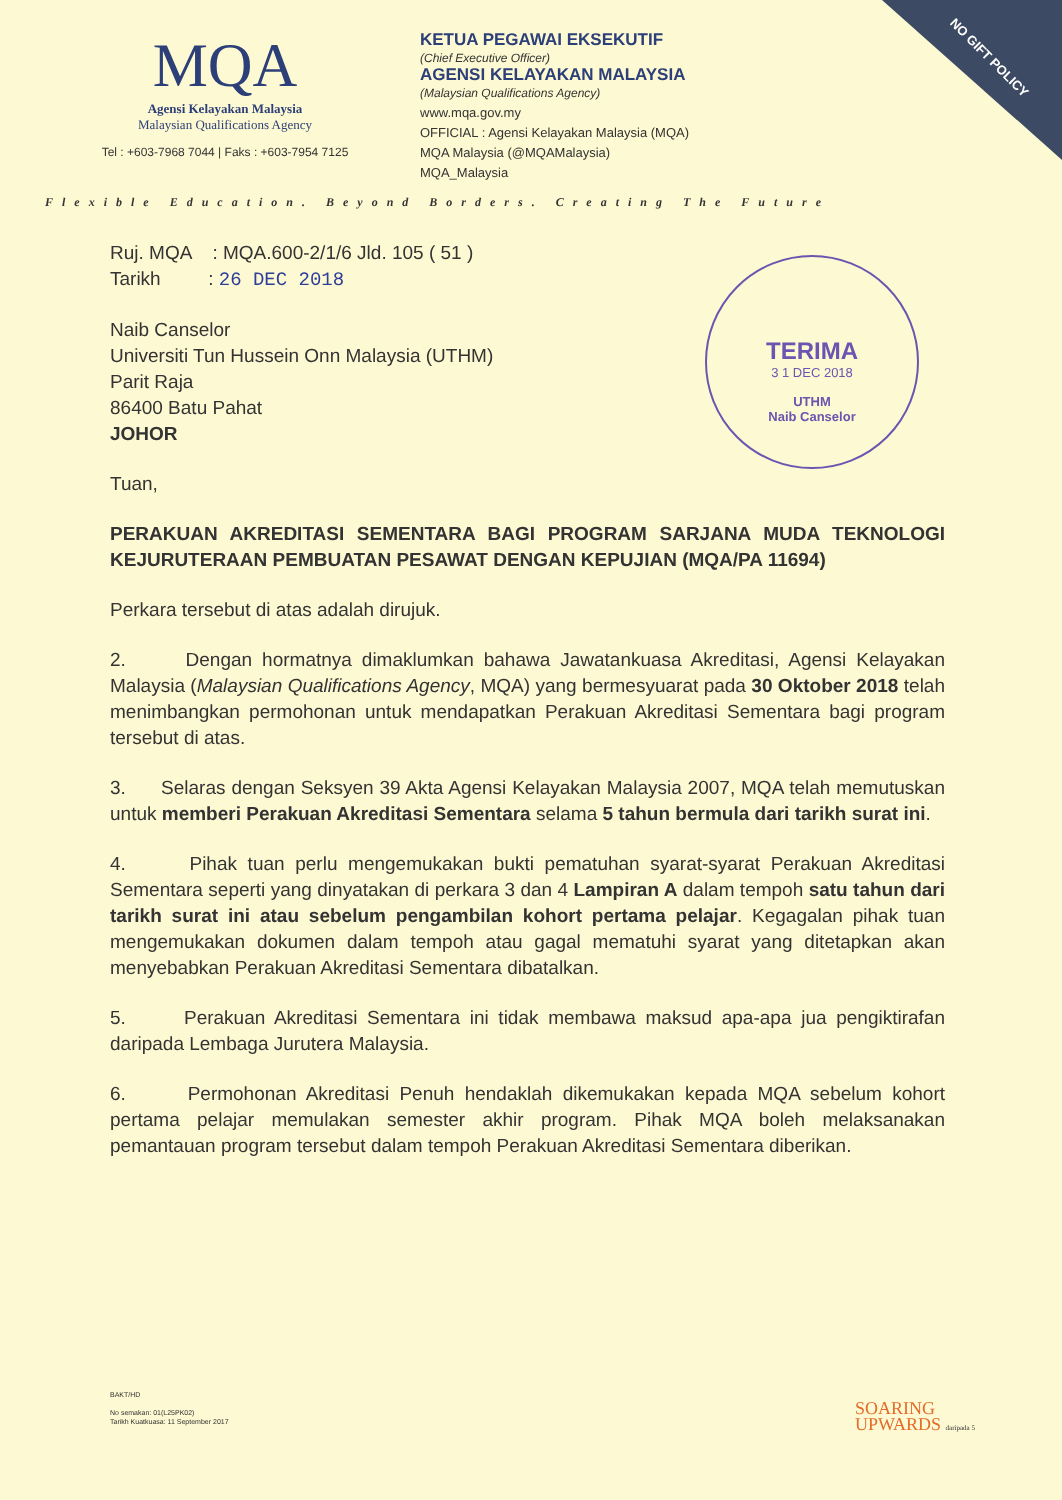NO GIFT POLICY
MQA
Agensi Kelayakan Malaysia
Malaysian Qualifications Agency
Tel : +603-7968 7044 | Faks : +603-7954 7125
KETUA PEGAWAI EKSEKUTIF
(Chief Executive Officer)
AGENSI KELAYAKAN MALAYSIA
(Malaysian Qualifications Agency)
www.mqa.gov.my
OFFICIAL : Agensi Kelayakan Malaysia (MQA)
MQA Malaysia (@MQAMalaysia)
MQA_Malaysia
Flexible Education. Beyond Borders. Creating The Future
TERIMA
3 1 DEC 2018
UTHM
Naib Canselor
Ruj. MQA : MQA.600-2/1/6 Jld. 105 ( 51 )
Tarikh : 26 DEC 2018
Naib Canselor
Universiti Tun Hussein Onn Malaysia (UTHM)
Parit Raja
86400 Batu Pahat
JOHOR
Tuan,
PERAKUAN AKREDITASI SEMENTARA BAGI PROGRAM SARJANA MUDA TEKNOLOGI KEJURUTERAAN PEMBUATAN PESAWAT DENGAN KEPUJIAN (MQA/PA 11694)
Perkara tersebut di atas adalah dirujuk.
2. Dengan hormatnya dimaklumkan bahawa Jawatankuasa Akreditasi, Agensi Kelayakan Malaysia (Malaysian Qualifications Agency, MQA) yang bermesyuarat pada 30 Oktober 2018 telah menimbangkan permohonan untuk mendapatkan Perakuan Akreditasi Sementara bagi program tersebut di atas.
3. Selaras dengan Seksyen 39 Akta Agensi Kelayakan Malaysia 2007, MQA telah memutuskan untuk memberi Perakuan Akreditasi Sementara selama 5 tahun bermula dari tarikh surat ini.
4. Pihak tuan perlu mengemukakan bukti pematuhan syarat-syarat Perakuan Akreditasi Sementara seperti yang dinyatakan di perkara 3 dan 4 Lampiran A dalam tempoh satu tahun dari tarikh surat ini atau sebelum pengambilan kohort pertama pelajar. Kegagalan pihak tuan mengemukakan dokumen dalam tempoh atau gagal mematuhi syarat yang ditetapkan akan menyebabkan Perakuan Akreditasi Sementara dibatalkan.
5. Perakuan Akreditasi Sementara ini tidak membawa maksud apa-apa jua pengiktirafan daripada Lembaga Jurutera Malaysia.
6. Permohonan Akreditasi Penuh hendaklah dikemukakan kepada MQA sebelum kohort pertama pelajar memulakan semester akhir program. Pihak MQA boleh melaksanakan pemantauan program tersebut dalam tempoh Perakuan Akreditasi Sementara diberikan.
BAKT/HD
No semakan: 01(L25PK02)
Tarikh Kuatkuasa: 11 September 2017
SOARING
UPWARDS daripada 5